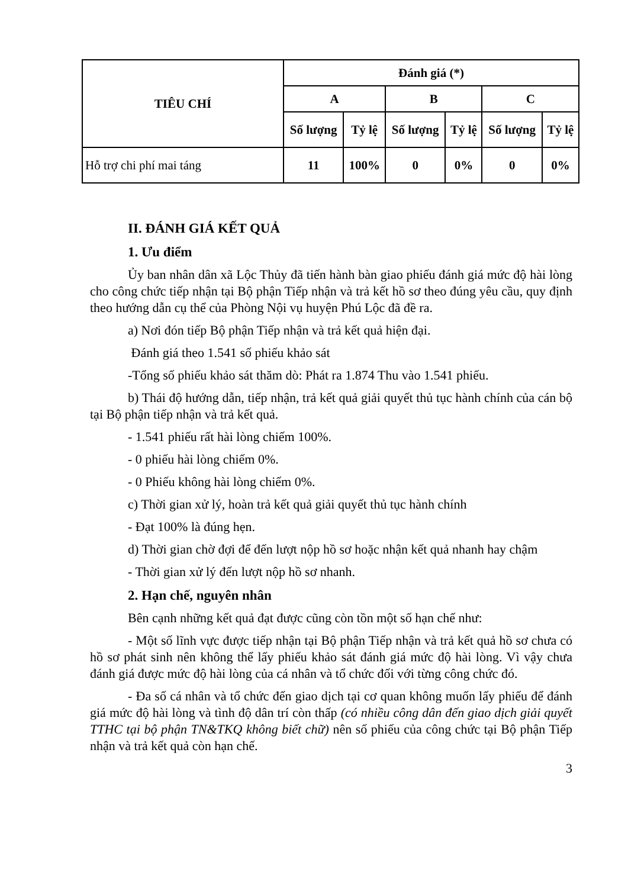| TIÊU CHÍ | Đánh giá (*) | | | | | |
| --- | --- | --- | --- | --- | --- | --- |
| | A | | B | | C | |
| | Số lượng | Tỷ lệ | Số lượng | Tỷ lệ | Số lượng | Tỷ lệ |
| Hỗ trợ chi phí mai táng | 11 | 100% | 0 | 0% | 0 | 0% |
II. ĐÁNH GIÁ KẾT QUẢ
1. Ưu điểm
Ủy ban nhân dân xã Lộc Thủy đã tiến hành bàn giao phiếu đánh giá mức độ hài lòng cho công chức tiếp nhận tại Bộ phận Tiếp nhận và trả kết hồ sơ theo đúng yêu cầu, quy định theo hướng dẫn cụ thể của Phòng Nội vụ huyện Phú Lộc đã đề ra.
a) Nơi đón tiếp Bộ phận Tiếp nhận và trả kết quả hiện đại.
Đánh giá theo 1.541 số phiếu khảo sát
-Tổng số phiếu khảo sát thăm dò: Phát ra 1.874 Thu vào 1.541 phiếu.
b) Thái độ hướng dẫn, tiếp nhận, trả kết quả giải quyết thủ tục hành chính của cán bộ tại Bộ phận tiếp nhận và trả kết quả.
- 1.541 phiếu rất hài lòng chiếm 100%.
- 0 phiếu hài lòng chiếm 0%.
- 0 Phiếu không hài lòng chiếm 0%.
c) Thời gian xử lý, hoàn trả kết quả giải quyết thủ tục hành chính
- Đạt 100% là đúng hẹn.
d) Thời gian chờ đợi để đến lượt nộp hồ sơ hoặc nhận kết quả nhanh hay chậm
- Thời gian xử lý đến lượt nộp hồ sơ nhanh.
2. Hạn chế, nguyên nhân
Bên cạnh những kết quả đạt được cũng còn tồn một số hạn chế như:
- Một số lĩnh vực được tiếp nhận tại Bộ phận Tiếp nhận và trả kết quả hồ sơ chưa có hồ sơ phát sinh nên không thể lấy phiếu khảo sát đánh giá mức độ hài lòng. Vì vậy chưa đánh giá được mức độ hài lòng của cá nhân và tổ chức đối với từng công chức đó.
- Đa số cá nhân và tổ chức đến giao dịch tại cơ quan không muốn lấy phiếu để đánh giá mức độ hài lòng và tình độ dân trí còn thấp (có nhiều công dân đến giao dịch giải quyết TTHC tại bộ phận TN&TKQ không biết chữ) nên số phiếu của công chức tại Bộ phận Tiếp nhận và trả kết quả còn hạn chế.
3